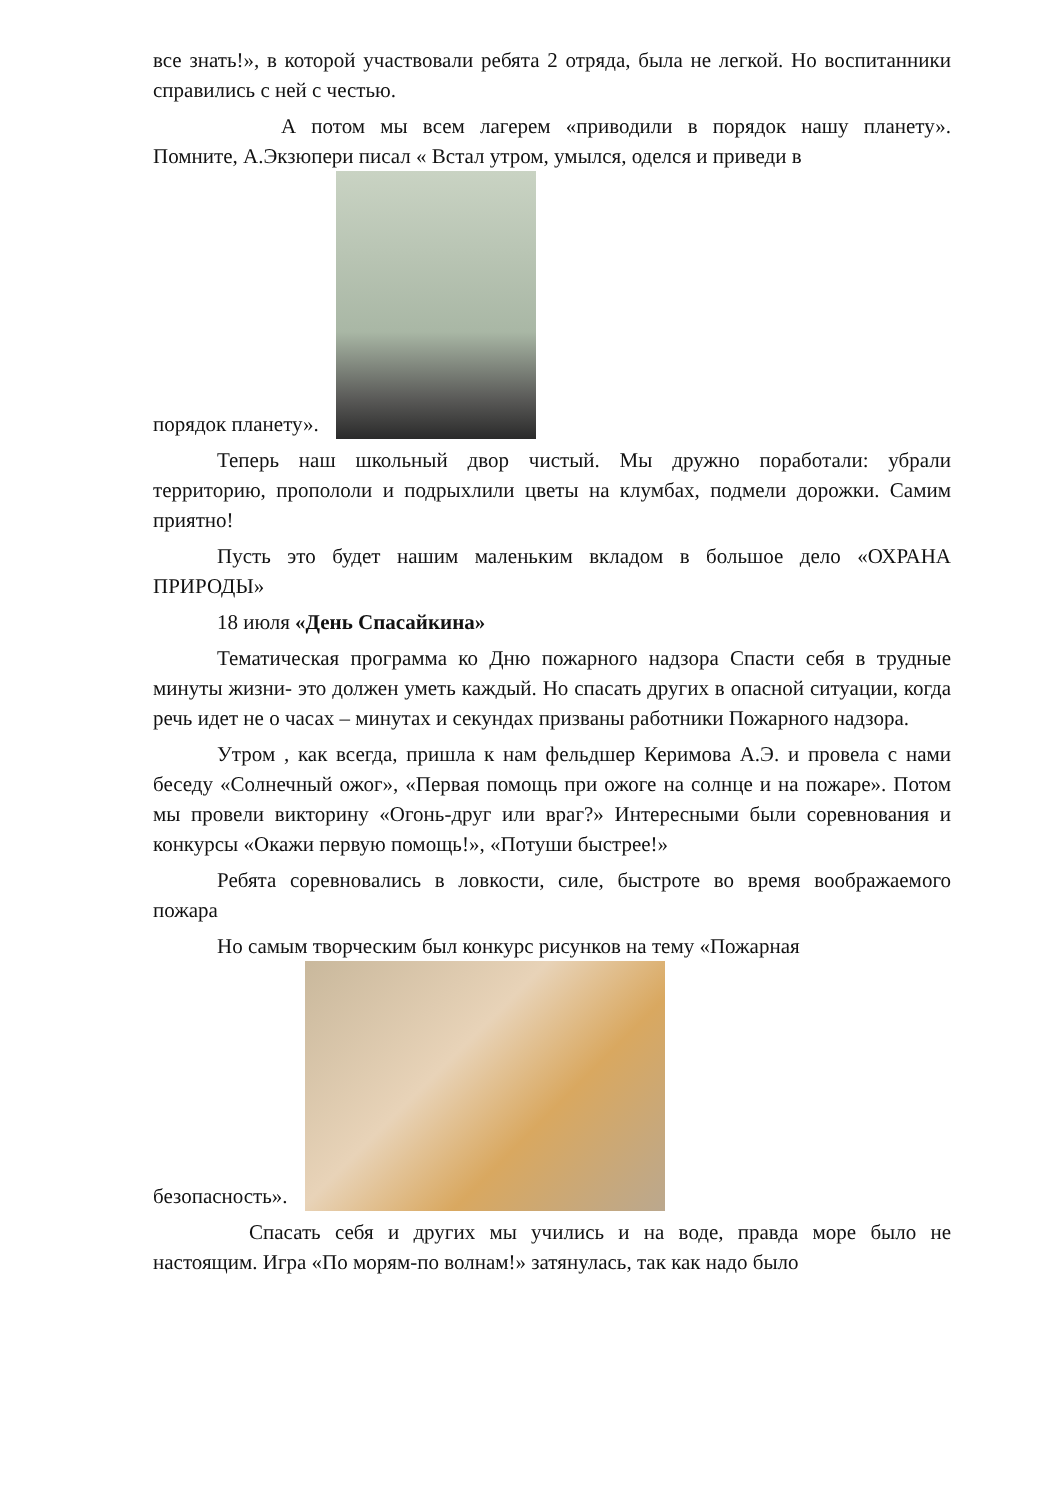все знать!», в которой участвовали ребята 2 отряда, была не легкой. Но воспитанники справились с ней с честью.
А потом мы всем лагерем «приводили в порядок нашу планету». Помните, А.Экзюпери писал « Встал утром, умылся, оделся и приведи в
порядок планету».
Теперь наш школьный двор чистый. Мы дружно поработали: убрали территорию, пропололи и подрыхлили цветы на клумбах, подмели дорожки. Самим приятно!
Пусть это будет нашим маленьким вкладом в большое дело «ОХРАНА ПРИРОДЫ»
18 июля «День Спасайкина»
Тематическая программа ко Дню пожарного надзора Спасти себя в трудные минуты жизни- это должен уметь каждый. Но спасать других в опасной ситуации, когда речь идет не о часах – минутах и секундах призваны работники Пожарного надзора.
Утром , как всегда, пришла к нам фельдшер Керимова А.Э. и провела с нами беседу «Солнечный ожог», «Первая помощь при ожоге на солнце и на пожаре». Потом мы провели викторину «Огонь-друг или враг?» Интересными были соревнования и конкурсы «Окажи первую помощь!», «Потуши быстрее!»
Ребята соревновались в ловкости, силе, быстроте во время воображаемого пожара
Но самым творческим был конкурс рисунков на тему «Пожарная
безопасность».
Спасать себя и других мы учились и на воде, правда море было не настоящим. Игра «По морям-по волнам!» затянулась, так как надо было